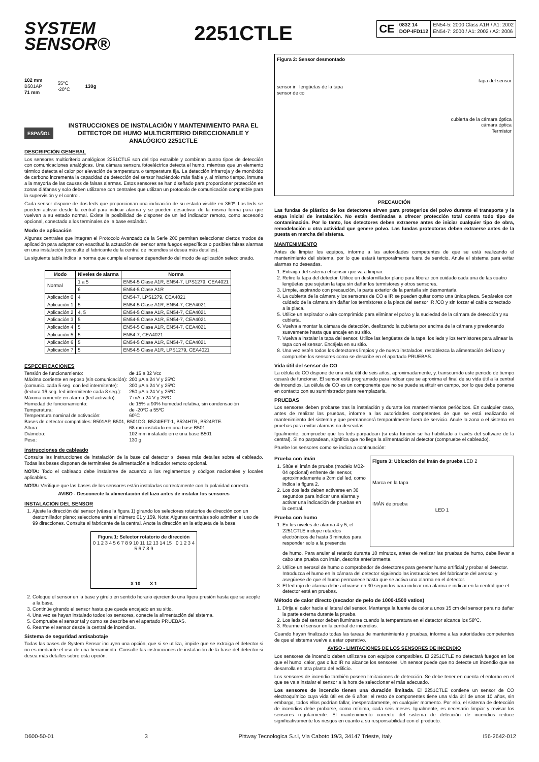SYSTEM
SENSOR®
2251CTLE
CE
0832 14
DOP-IFD112
EN54-5: 2000 Class A1R / A1: 2002
EN54-7: 2000 / A1: 2002 / A2: 2006
102 mm
B501AP
71 mm
55°C
-20°C
130g
ESPAÑOL
INSTRUCCIONES DE INSTALACIÓN Y MANTENIMIENTO PARA EL DETECTOR DE HUMO MULTICRITERIO DIRECCIONABLE Y ANALÓGICO 2251CTLE
DESCRIPCIÓN GENERAL
Los sensores multicriterio analógicos 2251CTLE son del tipo extraíble y combinan cuatro tipos de detección con comunicaciones analógicas. Una cámara sensora fotoeléctrica detecta el humo, mientras que un elemento térmico detecta el calor por elevación de temperatura o temperatura fija. La detección infrarroja y de monóxido de carbono incrementa la capacidad de detección del sensor haciéndolo más fiable y, al mismo tiempo, inmune a la mayoría de las causas de falsas alarmas. Estos sensores se han diseñado para proporcionar protección en zonas diáfanas y solo deben utilizarse con centrales que utilizan un protocolo de comunicación compatible para la supervisión y el control.
Cada sensor dispone de dos leds que proporcionan una indicación de su estado visible en 360º. Los leds se pueden activar desde la central para indicar alarma y se pueden desactivar de la misma forma para que vuelvan a su estado normal. Existe la posibilidad de disponer de un led indicador remoto, como accesorio opcional, conectado a los terminales de la base estándar.
Modo de aplicación
Algunas centrales que integran el Protocolo Avanzado de la Serie 200 permiten seleccionar ciertos modos de aplicación para adaptar con exactitud la actuación del sensor ante fuegos específicos o posibles falsas alarmas en una instalación (consulte el fabricante de la central de incendios si desea más detalles).
La siguiente tabla indica la norma que cumple el sensor dependiendo del modo de aplicación seleccionado.
| Modo | Niveles de alarma | Norma |
| --- | --- | --- |
| Normal | 1 a 5 | EN54-5 Clase A1R, EN54-7, LPS1279, CEA4021 |
| | 6 | EN54-5 Clase A1R |
| Aplicación 0 | 4 | EN54-7, LPS1279, CEA4021 |
| Aplicación 1 | 5 | EN54-5 Clase A1R, EN54-7, CEA4021 |
| Aplicación 2 | 4, 5 | EN54-5 Clase A1R, EN54-7, CEA4021 |
| Aplicación 3 | 5 | EN54-5 Clase A1R, EN54-7, CEA4021 |
| Aplicación 4 | 5 | EN54-5 Clase A1R, EN54-7, CEA4021 |
| Aplicación 5 | 5 | EN54-7, CEA4021 |
| Aplicación 6 | 5 | EN54-5 Clase A1R, EN54-7, CEA4021 |
| Aplicación 7 | 5 | EN54-5 Clase A1R, LPS1279, CEA4021 |
ESPECIFICACIONES
| Tensión de funcionamiento: | de 15 a 32 Vcc |
| Máxima corriente en reposo (sin comunicación): | 200 µA a 24 V y 25ºC |
| (comunic. cada 5 seg. con led intermitente): | 300 µA a 24 V y 25ºC |
| (lectura 16 seg. led intermitente cada 8 seg.): | 250 µA a 24 V y 25ºC |
| Máxima corriente en alarma (led activado): | 7 mA a 24 V y 25ºC |
| Humedad de funcionamiento: | de 15% a 90% humedad relativa, sin condensación |
| Temperatura: | de -20ºC a 55ºC |
| Temperatura nominal de activación: | 60ºC |
| Bases de detector compatibles: B501AP, B501, B501DG, B524IEFT-1, B524HTR, B524RTE. | |
| Altura: | 68 mm instalado en una base B501 |
| Diámetro: | 102 mm instalado en e una base B501 |
| Peso: | 130 g |
instrucciones de cableado
Consulte las instrucciones de instalación de la base del detector si desea más detalles sobre el cableado. Todas las bases disponen de terminales de alimentación e indicador remoto opcional.
NOTA: Todo el cableado debe instalarse de acuerdo a los reglamentos y códigos nacionales y locales aplicables.
NOTA: Verifique que las bases de los sensores están instaladas correctamente con la polaridad correcta.
AVISO - Desconecte la alimentación del lazo antes de instalar los sensores
INSTALACIÓN DEL SENSOR
1. Ajuste la dirección del sensor (véase la figura 1) girando los selectores rotatorios de dirección con un destornillador plano; seleccione entre el número 01 y 159. Nota: Algunas centrales solo admiten el uso de 99 direcciones. Consulte al fabricante de la central. Anote la dirección en la etiqueta de la base.
Figura 1: Selector rotatorio de dirección
0 1 2 3 4 5 6 7 8 9 10 11 12 13 14 15 0 1 2 3 4 5 6 7 8 9
X 10 X 1
2. Coloque el sensor en la base y gírelo en sentido horario ejerciendo una ligera presión hasta que se acople a la base.
3. Continúe girando el sensor hasta que quede encajado en su sitio.
4. Una vez se hayan instalado todos los sensores, conecte la alimentación del sistema.
5. Compruebe el sensor tal y como se describe en el apartado PRUEBAS.
6. Rearme el sensor desde la central de incendios.
Sistema de seguridad antisabotaje
Todas las bases de System Sensor incluyen una opción, que si se utiliza, impide que se extraiga el detector si no es mediante el uso de una herramienta. Consulte las instrucciones de instalación de la base del detector si desea más detalles sobre esta opción.
Figura 2: Sensor desmontado
tapa del sensor
sensor ir lengüetas de la tapa
sensor de co
cubierta de la cámara óptica
cámara óptica
Termistor
PRECAUCIÓN
Las fundas de plástico de los detectores sirven para protegerlos del polvo durante el transporte y la etapa inicial de instalación. No están destinadas a ofrecer protección total contra todo tipo de contaminación. Por lo tanto, los detectores deben extraerse antes de iniciar cualquier tipo de obra, remodelación u otra actividad que genere polvo. Las fundas protectoras deben extraerse antes de la puesta en marcha del sistema.
MANTENIMIENTO
Antes de limpiar los equipos, informe a las autoridades competentes de que se está realizando el mantenimiento del sistema, por lo que estará temporalmente fuera de servicio. Anule el sistema para evitar alarmas no deseadas.
1. Extraiga del sistema el sensor que va a limpiar.
2. Retire la tapa del detector. Utilice un destornillador plano para liberar con cuidado cada una de las cuatro lengüetas que sujetan la tapa sin dañar los termistores y otros sensores.
3. Limpie, aspirando con precaución, la parte exterior de la pantalla sin desmontarla.
4. La cubierta de la cámara y los sensores de CO e IR se pueden quitar como una única pieza. Sepárelos con cuidado de la cámara sin dañar los termistores o la placa del sensor IR /CO y sin forzar el cable conectado a la placa.
5. Utilice un aspirador o aire comprimido para eliminar el polvo y la suciedad de la cámara de detección y su cubierta.
6. Vuelva a montar la cámara de detección, deslizando la cubierta por encima de la cámara y presionando suavemente hasta que encaje en su sitio.
7. Vuelva a instalar la tapa del sensor. Utilice las lengüetas de la tapa, los leds y los termistores para alinear la tapa con el sensor. Encájela en su sitio.
8. Una vez estén todos los detectores limpios y de nuevo instalados, restablezca la alimentación del lazo y compruebe los sensores como se describe en el apartado PRUEBAS.
Vida útil del sensor de CO
La célula de CO dispone de una vida útil de seis años, aproximadamente, y, transcurrido este periodo de tiempo cesará de funcionar. El sensor está programado para indicar que se aproxima el final de su vida útil a la central de incendios. La célula de CO es un componente que no se puede sustituir en campo, por lo que debe ponerse en contacto con su suministrador para reemplazarla.
PRUEBAS
Los sensores deben probarse tras la instalación y durante los mantenimientos periódicos. En cualquier caso, antes de realizar las pruebas, informe a las autoridades competentes de que se está realizando el mantenimiento del sistema y que permanecerá temporalmente fuera de servicio. Anule la zona o el sistema en pruebas para evitar alarmas no deseadas.
Igualmente, compruebe que los leds parpadean (si esta función se ha habilitado a través del software de la central). Si no parpadean, significa que no llega la alimentación al detector (compruebe el cableado).
Pruebe los sensores como se indica a continuación:
Prueba con imán
1. Sitúe el imán de prueba (modelo M02-04 opcional) enfrente del sensor, aproximadamente a 2cm del led, como indica la figura 2.
2. Los dos leds deben activarse en 30 segundos para indicar una alarma y activar una indicación de pruebas en la central.
Prueba con humo
1. En los niveles de alarma 4 y 5, el 2251CTLE incluye retardos electrónicos de hasta 3 minutos para responder solo a la presencia
Figura 3: Ubicación del imán de prueba LED 2
Marca en la tapa
IMÁN de prueba
LED 1
de humo. Para anular el retardo durante 10 minutos, antes de realizar las pruebas de humo, debe llevar a cabo una prueba con imán, descrita anteriormente.
2. Utilice un aerosol de humo o comprobador de detectores para generar humo artificial y probar el detector. Introduzca el humo en la cámara del detector siguiendo las instrucciones del fabricante del aerosol y asegúrese de que el humo permanece hasta que se activa una alarma en el detector.
3. El led rojo de alarma debe activarse en 30 segundos para indicar una alarma e indicar en la central que el detector está en pruebas.
Método de calor directo (secador de pelo de 1000-1500 vatios)
1. Dirija el calor hacia el lateral del sensor. Mantenga la fuente de calor a unos 15 cm del sensor para no dañar la parte externa durante la prueba.
2. Los leds del sensor deben iluminarse cuando la temperatura en el detector alcance los 58ºC.
3. Rearme el sensor en la central de incendios.
Cuando hayan finalizado todas las tareas de mantenimiento y pruebas, informe a las autoridades competentes de que el sistema vuelve a estar operativo.
AVISO - LIMITACIONES DE LOS SENSORES DE INCENDIO
Los sensores de incendio deben utilizarse con equipos compatibles. El 2251CTLE no detectará fuegos en los que el humo, calor, gas o luz IR no alcance los sensores. Un sensor puede que no detecte un incendio que se desarrolla en otra planta del edificio.
Los sensores de incendio también poseen limitaciones de detección. Se debe tener en cuenta el entorno en el que se va a instalar el sensor a la hora de seleccionar el más adecuado.
Los sensores de incendio tienen una duración limitada. El 2251CTLE contiene un sensor de CO electroquímico cuya vida útil es de 6 años; el resto de componentes tiene una vida útil de unos 10 años, sin embargo, todos ellos podrían fallar, inesperadamente, en cualquier momento. Por ello, el sistema de detección de incendios debe probarse, como mínimo, cada seis meses. Igualmente, es necesario limpiar y revisar los sensores regularmente. El mantenimiento correcto del sistema de detección de incendios reduce significativamente los riesgos en cuanto a su responsabilidad con el producto.
D600-50-01 3 Pittway Tecnologica S.r.l, Via Caboto 19/3, 34147 Trieste, Italy I56-2642-012